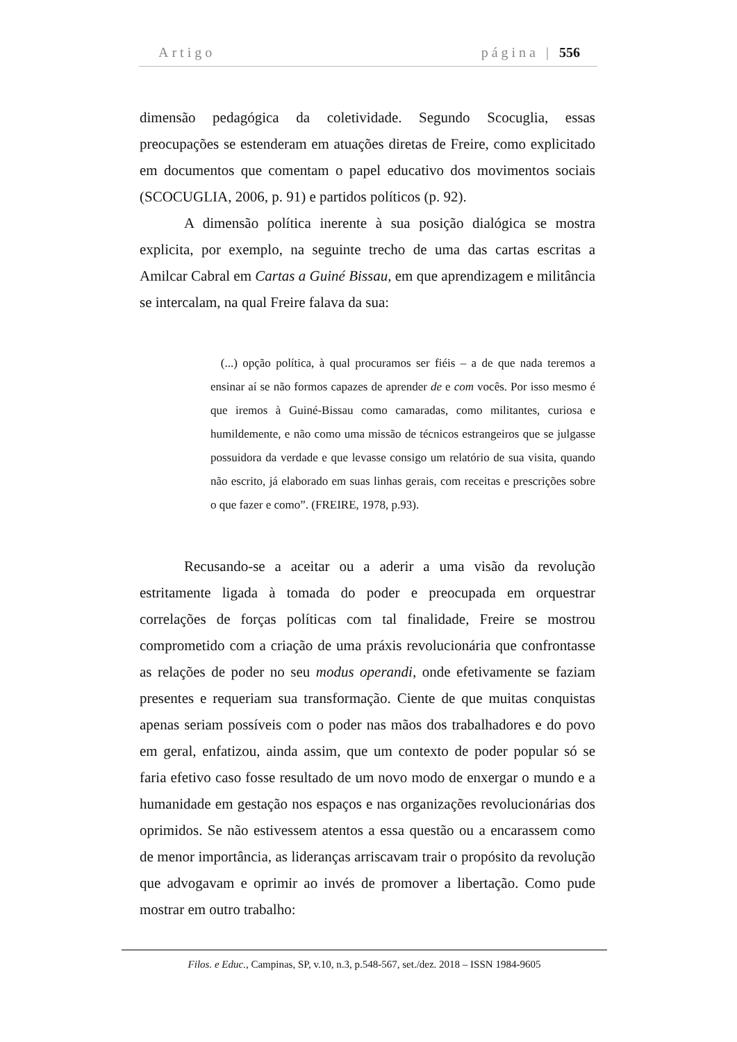Artigo página | 556
dimensão pedagógica da coletividade. Segundo Scocuglia, essas preocupações se estenderam em atuações diretas de Freire, como explicitado em documentos que comentam o papel educativo dos movimentos sociais (SCOCUGLIA, 2006, p. 91) e partidos políticos (p. 92).
A dimensão política inerente à sua posição dialógica se mostra explicita, por exemplo, na seguinte trecho de uma das cartas escritas a Amilcar Cabral em Cartas a Guiné Bissau, em que aprendizagem e militância se intercalam, na qual Freire falava da sua:
(...) opção política, à qual procuramos ser fiéis – a de que nada teremos a ensinar aí se não formos capazes de aprender de e com vocês. Por isso mesmo é que iremos à Guiné-Bissau como camaradas, como militantes, curiosa e humildemente, e não como uma missão de técnicos estrangeiros que se julgasse possuidora da verdade e que levasse consigo um relatório de sua visita, quando não escrito, já elaborado em suas linhas gerais, com receitas e prescrições sobre o que fazer e como”. (FREIRE, 1978, p.93).
Recusando-se a aceitar ou a aderir a uma visão da revolução estritamente ligada à tomada do poder e preocupada em orquestrar correlações de forças políticas com tal finalidade, Freire se mostrou comprometido com a criação de uma práxis revolucionária que confrontasse as relações de poder no seu modus operandi, onde efetivamente se faziam presentes e requeriam sua transformação. Ciente de que muitas conquistas apenas seriam possíveis com o poder nas mãos dos trabalhadores e do povo em geral, enfatizou, ainda assim, que um contexto de poder popular só se faria efetivo caso fosse resultado de um novo modo de enxergar o mundo e a humanidade em gestação nos espaços e nas organizações revolucionárias dos oprimidos. Se não estivessem atentos a essa questão ou a encarassem como de menor importância, as lideranças arriscavam trair o propósito da revolução que advogavam e oprimir ao invés de promover a libertação. Como pude mostrar em outro trabalho:
Filos. e Educ., Campinas, SP, v.10, n.3, p.548-567, set./dez. 2018 – ISSN 1984-9605